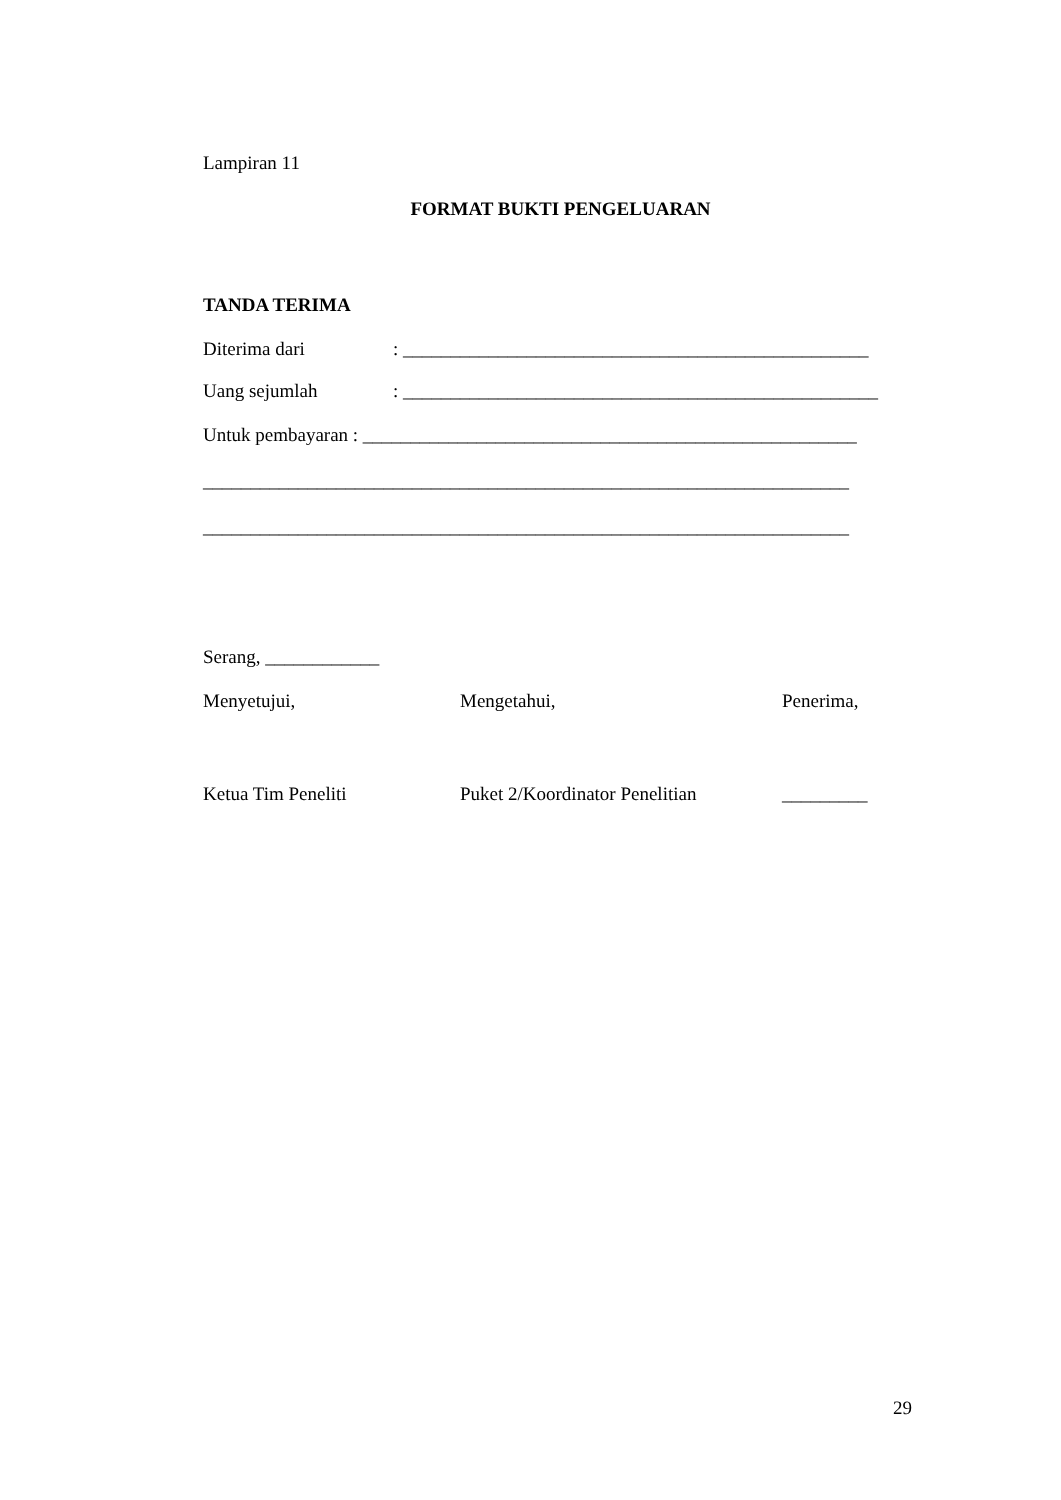Lampiran 11
FORMAT BUKTI PENGELUARAN
TANDA TERIMA
Diterima dari: _________________________________________________
Uang sejumlah: __________________________________________________
Untuk pembayaran : ____________________________________________________
____________________________________________________________________
____________________________________________________________________
Serang, ____________
Menyetujui, Mengetahui, Penerima,
Ketua Tim Peneliti Puket 2/Koordinator Penelitian
_________
29